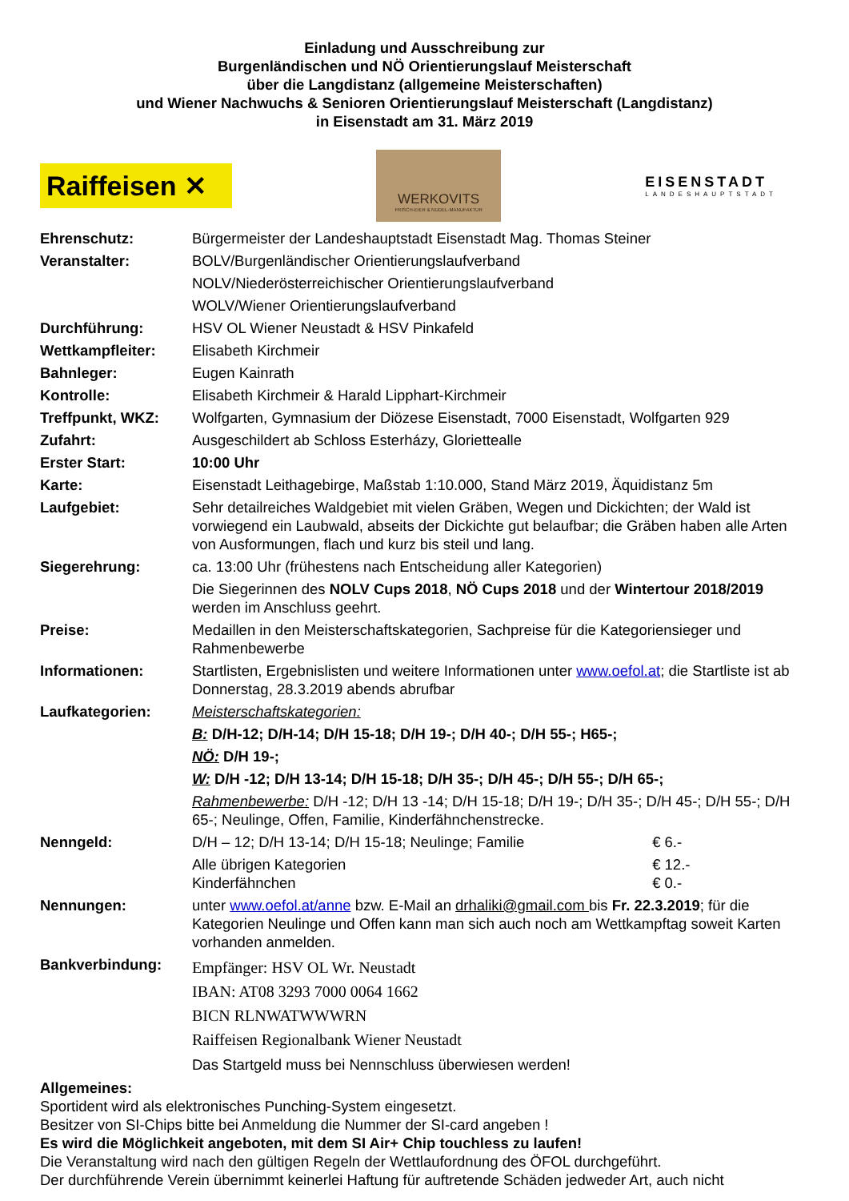Einladung und Ausschreibung zur
Burgenländischen und NÖ Orientierungslauf Meisterschaft
über die Langdistanz (allgemeine Meisterschaften)
und Wiener Nachwuchs & Senioren Orientierungslauf Meisterschaft (Langdistanz)
in Eisenstadt am 31. März 2019
Raiffeisen ✕
WERKOVITS
FRISCH-EIER & NUDEL-MANUFAKTUR
EISENSTADT
LANDESHAUPTSTADT
| Ehrenschutz: | Bürgermeister der Landeshauptstadt Eisenstadt Mag. Thomas Steiner |
| Veranstalter: | BOLV/Burgenländischer Orientierungslaufverband |
| | NOLV/Niederösterreichischer Orientierungslaufverband |
| | WOLV/Wiener Orientierungslaufverband |
| Durchführung: | HSV OL Wiener Neustadt & HSV Pinkafeld |
| Wettkampfleiter: | Elisabeth Kirchmeir |
| Bahnleger: | Eugen Kainrath |
| Kontrolle: | Elisabeth Kirchmeir & Harald Lipphart-Kirchmeir |
| Treffpunkt, WKZ: | Wolfgarten, Gymnasium der Diözese Eisenstadt, 7000 Eisenstadt, Wolfgarten 929 |
| Zufahrt: | Ausgeschildert ab Schloss Esterházy, Gloriettealle |
| Erster Start: | 10:00 Uhr |
| Karte: | Eisenstadt Leithagebirge, Maßstab 1:10.000, Stand März 2019, Äquidistanz 5m |
| Laufgebiet: | Sehr detailreiches Waldgebiet mit vielen Gräben, Wegen und Dickichten; der Wald ist vorwiegend ein Laubwald, abseits der Dickichte gut belaufbar; die Gräben haben alle Arten von Ausformungen, flach und kurz bis steil und lang. |
| Siegerehrung: | ca. 13:00 Uhr (frühestens nach Entscheidung aller Kategorien) |
| | Die Siegerinnen des NOLV Cups 2018 , NÖ Cups 2018 und der Wintertour 2018/2019 werden im Anschluss geehrt. |
| Preise: | Medaillen in den Meisterschaftskategorien, Sachpreise für die Kategoriensieger und Rahmenbewerbe |
| Informationen: | Startlisten, Ergebnislisten und weitere Informationen unter www.oefol.at ; die Startliste ist ab Donnerstag, 28.3.2019 abends abrufbar |
| Laufkategorien: | Meisterschaftskategorien: |
| | B: D/H-12; D/H-14; D/H 15-18; D/H 19-; D/H 40-; D/H 55-; H65-; |
| | NÖ: D/H 19-; |
| | W: D/H -12; D/H 13-14; D/H 15-18; D/H 35-; D/H 45-; D/H 55-; D/H 65-; |
| | Rahmenbewerbe: D/H -12; D/H 13 -14; D/H 15-18; D/H 19-; D/H 35-; D/H 45-; D/H 55-; D/H 65-; Neulinge, Offen, Familie, Kinderfähnchenstrecke. |
| Nenngeld: | D/H – 12; D/H 13-14; D/H 15-18; Neulinge; Familie € 6.- |
| | Alle übrigen Kategorien € 12.- Kinderfähnchen € 0.- |
| Nennungen: | unter www.oefol.at/anne bzw. E-Mail an drhaliki@gmail.com bis Fr. 22.3.2019 ; für die Kategorien Neulinge und Offen kann man sich auch noch am Wettkampftag soweit Karten vorhanden anmelden. |
| Bankverbindung: | Empfänger: HSV OL Wr. Neustadt IBAN: AT08 3293 7000 0064 1662 BICN RLNWATWWWRN Raiffeisen Regionalbank Wiener Neustadt |
| | Das Startgeld muss bei Nennschluss überwiesen werden! |
Allgemeines:
Sportident wird als elektronisches Punching-System eingesetzt.
Besitzer von SI-Chips bitte bei Anmeldung die Nummer der SI-card angeben !
Es wird die Möglichkeit angeboten, mit dem SI Air+ Chip touchless zu laufen!
Die Veranstaltung wird nach den gültigen Regeln der Wettlaufordnung des ÖFOL durchgeführt.
Der durchführende Verein übernimmt keinerlei Haftung für auftretende Schäden jedweder Art, auch nicht